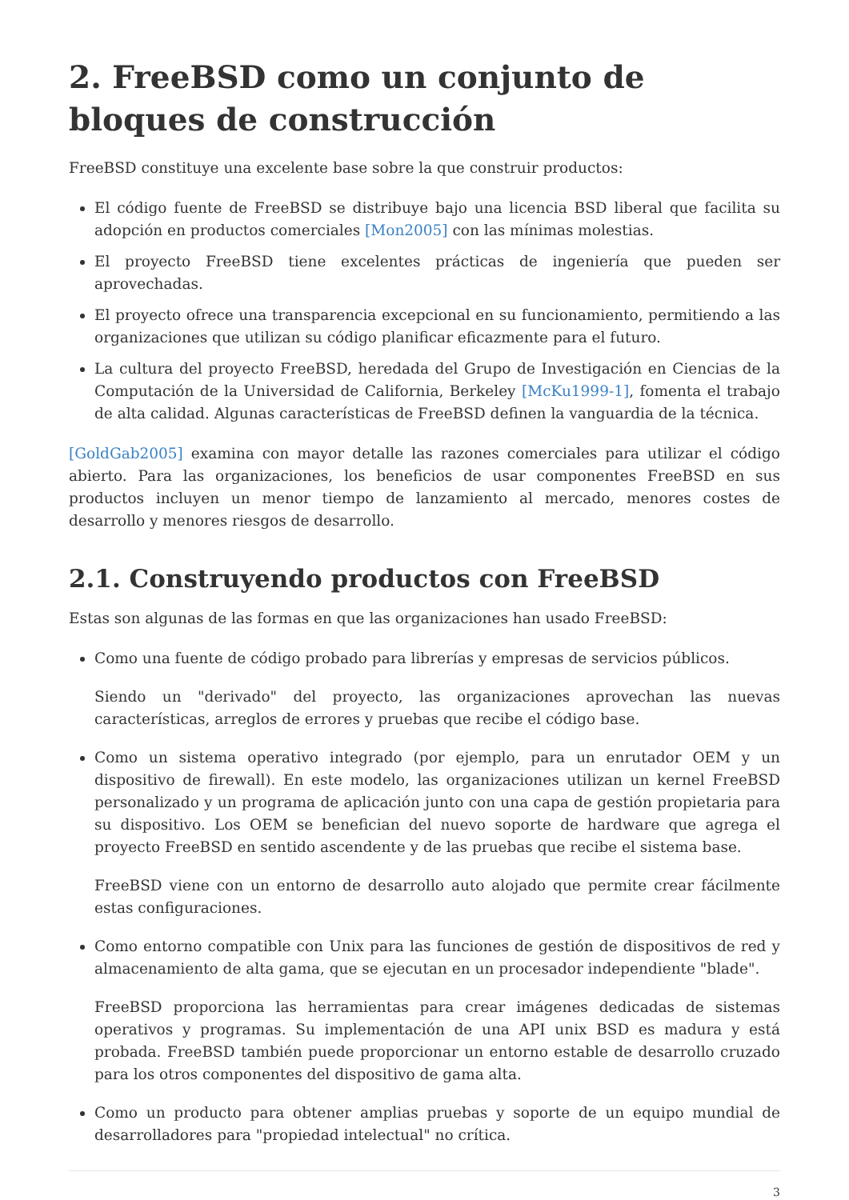2. FreeBSD como un conjunto de bloques de construcción
FreeBSD constituye una excelente base sobre la que construir productos:
El código fuente de FreeBSD se distribuye bajo una licencia BSD liberal que facilita su adopción en productos comerciales [Mon2005] con las mínimas molestias.
El proyecto FreeBSD tiene excelentes prácticas de ingeniería que pueden ser aprovechadas.
El proyecto ofrece una transparencia excepcional en su funcionamiento, permitiendo a las organizaciones que utilizan su código planificar eficazmente para el futuro.
La cultura del proyecto FreeBSD, heredada del Grupo de Investigación en Ciencias de la Computación de la Universidad de California, Berkeley [McKu1999-1], fomenta el trabajo de alta calidad. Algunas características de FreeBSD definen la vanguardia de la técnica.
[GoldGab2005] examina con mayor detalle las razones comerciales para utilizar el código abierto. Para las organizaciones, los beneficios de usar componentes FreeBSD en sus productos incluyen un menor tiempo de lanzamiento al mercado, menores costes de desarrollo y menores riesgos de desarrollo.
2.1. Construyendo productos con FreeBSD
Estas son algunas de las formas en que las organizaciones han usado FreeBSD:
Como una fuente de código probado para librerías y empresas de servicios públicos.
Siendo un "derivado" del proyecto, las organizaciones aprovechan las nuevas características, arreglos de errores y pruebas que recibe el código base.
Como un sistema operativo integrado (por ejemplo, para un enrutador OEM y un dispositivo de firewall). En este modelo, las organizaciones utilizan un kernel FreeBSD personalizado y un programa de aplicación junto con una capa de gestión propietaria para su dispositivo. Los OEM se benefician del nuevo soporte de hardware que agrega el proyecto FreeBSD en sentido ascendente y de las pruebas que recibe el sistema base.
FreeBSD viene con un entorno de desarrollo auto alojado que permite crear fácilmente estas configuraciones.
Como entorno compatible con Unix para las funciones de gestión de dispositivos de red y almacenamiento de alta gama, que se ejecutan en un procesador independiente "blade".
FreeBSD proporciona las herramientas para crear imágenes dedicadas de sistemas operativos y programas. Su implementación de una API unix BSD es madura y está probada. FreeBSD también puede proporcionar un entorno estable de desarrollo cruzado para los otros componentes del dispositivo de gama alta.
Como un producto para obtener amplias pruebas y soporte de un equipo mundial de desarrolladores para "propiedad intelectual" no crítica.
3